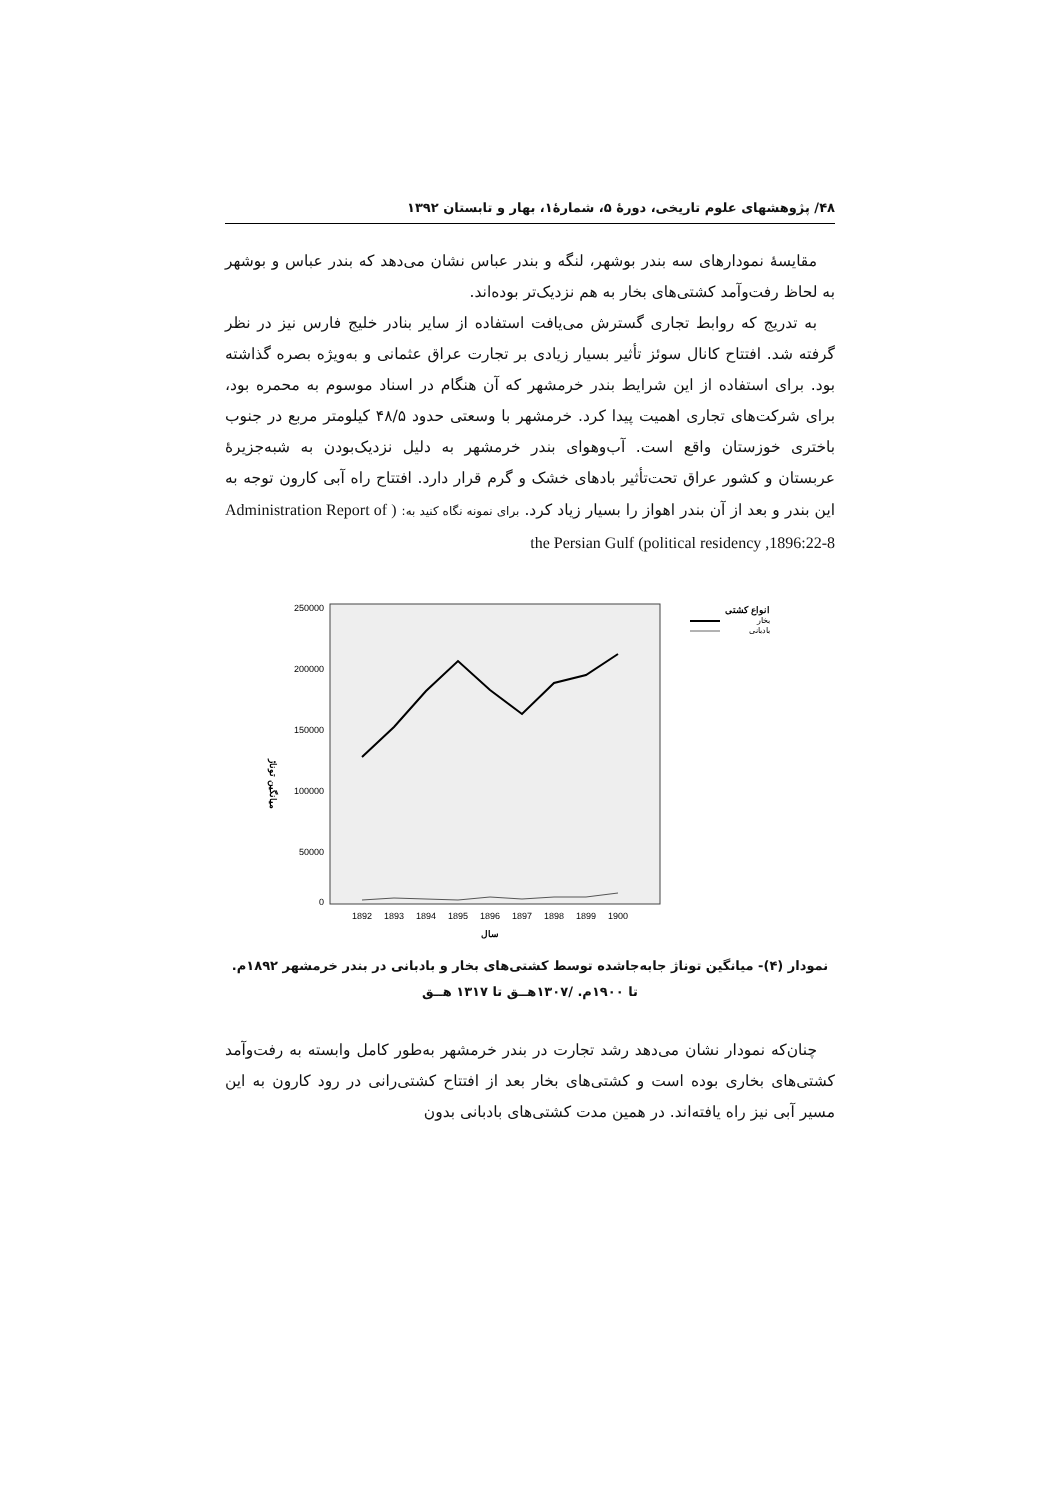۴۸/ پژوهشهای علوم تاریخی، دورهٔ ۵، شمارهٔ۱، بهار و تابستان ۱۳۹۲
مقایسهٔ نمودارهای سه بندر بوشهر، لنگه و بندر عباس نشان می‌دهد که بندر عباس و بوشهر به لحاظ رفت‌وآمد کشتی‌های بخار به هم نزدیک‌تر بوده‌اند.
به تدریج که روابط تجاری گسترش می‌یافت استفاده از سایر بنادر خلیج فارس نیز در نظر گرفته شد. افتتاح کانال سوئز تأثیر بسیار زیادی بر تجارت عراق عثمانی و به‌ویژه بصره گذاشته بود. برای استفاده از این شرایط بندر خرمشهر که آن هنگام در اسناد موسوم به محمره بود، برای شرکت‌های تجاری اهمیت پیدا کرد. خرمشهر با وسعتی حدود ۴۸/۵ کیلومتر مربع در جنوب باختری خوزستان واقع است. آب‌وهوای بندر خرمشهر به دلیل نزدیک‌بودن به شبه‌جزیرهٔ عربستان و کشور عراق تحت‌تأثیر بادهای خشک و گرم قرار دارد. افتتاح راه آبی کارون توجه به این بندر و بعد از آن بندر اهواز را بسیار زیاد کرد. برای نمونه نگاه کنید به: ( Administration Report of the Persian Gulf (political residency ,1896:22-8
میانگین توناژ
250000
200000
150000
100000
50000
0
1892
1893
1894
1895
1896
1897
1898
1899
1900
سال
انواع کشتی
بخار
بادبانی
نمودار (۴)- میانگین توناژ جابه‌جاشده توسط کشتی‌های بخار و بادبانی در بندر خرمشهر ۱۸۹۲م.
تا ۱۹۰۰م. /۱۳۰۷هــق تا ۱۳۱۷ هــق
چنان‌که نمودار نشان می‌دهد رشد تجارت در بندر خرمشهر به‌طور کامل وابسته به رفت‌وآمد کشتی‌های بخاری بوده است و کشتی‌های بخار بعد از افتتاح کشتی‌رانی در رود کارون به این مسیر آبی نیز راه یافته‌اند. در همین مدت کشتی‌های بادبانی بدون